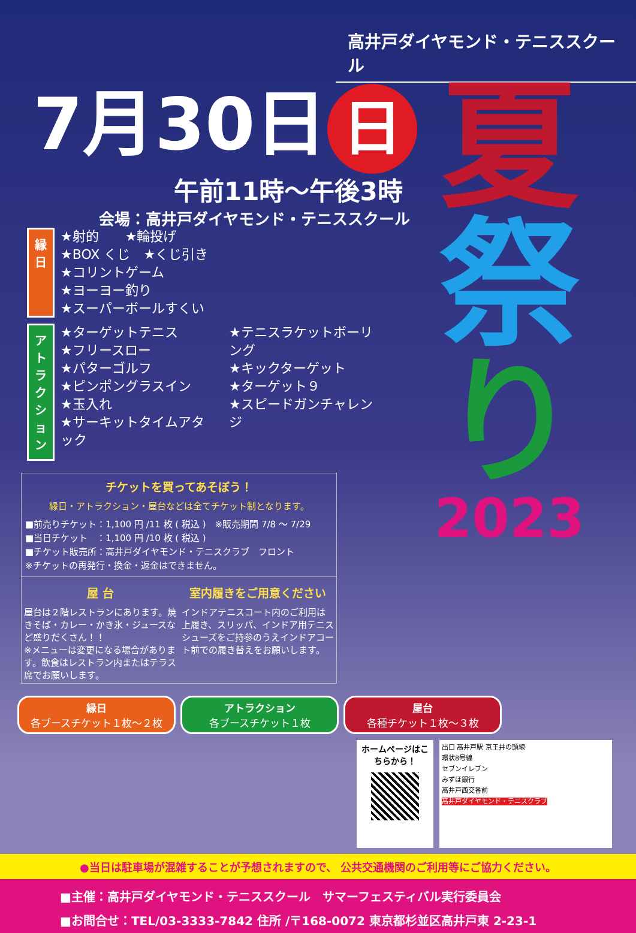高井戸ダイヤモンド・テニススクール
7月30日 日
午前11時〜午後3時
会場：高井戸ダイヤモンド・テニススクール
夏
祭
り
2023
縁日
★射的　　★輪投げ
★BOX くじ　★くじ引き
★コリントゲーム
★ヨーヨー釣り
★スーパーボールすくい
アトラクション
★ターゲットテニス
★フリースロー
★パターゴルフ
★ピンポングラスイン
★玉入れ
★サーキットタイムアタック
★テニスラケットボーリング
★キックターゲット
★ターゲット９
★スピードガンチャレンジ
チケットを買ってあそぼう！
縁日・アトラクション・屋台などは全てチケット制となります。
■前売りチケット：1,100 円 /11 枚 ( 税込 )　※販売期間 7/8 〜 7/29
■当日チケット　：1,100 円 /10 枚 ( 税込 )
■チケット販売所：高井戸ダイヤモンド・テニスクラブ　フロント
※チケットの再発行・換金・返金はできません。
屋 台
屋台は２階レストランにあります。焼きそば・カレー・かき氷・ジュースなど盛りだくさん！！
※メニューは変更になる場合があります。飲食はレストラン内またはテラス席でお願いします。
室内履きをご用意ください
インドアテニスコート内のご利用は上履き、スリッパ、インドア用テニスシューズをご持参のうえインドアコート前での履き替えをお願いします。
縁日
各ブースチケット１枚〜２枚 アトラクション
各ブースチケット１枚 屋台
各種チケット１枚〜３枚
ホームページはこちらから！
出口 高井戸駅 京王井の頭線
環状8号線
セブンイレブン
みずほ銀行
高井戸西交番前
高井戸ダイヤモンド・テニスクラブ
●当日は駐車場が混雑することが予想されますので、 公共交通機関のご利用等にご協力ください。
■主催：高井戸ダイヤモンド・テニススクール　サマーフェスティバル実行委員会
■お問合せ：TEL/03-3333-7842 住所 /〒168-0072 東京都杉並区高井戸東 2-23-1